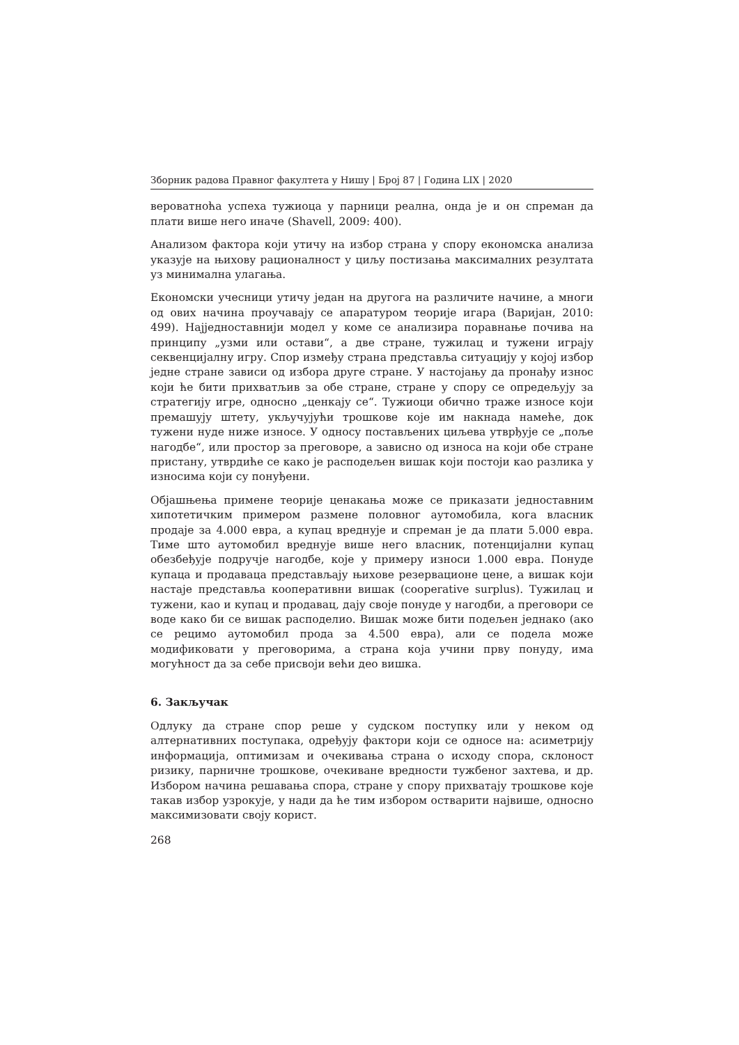Зборник радова Правног факултета у Нишу | Број 87 | Година LIX | 2020
вероватноћа успеха тужиоца у парници реална, онда је и он спреман да плати више него иначе (Shavell, 2009: 400).
Анализом фактора који утичу на избор страна у спору економска анализа указује на њихову рационалност у циљу постизања максималних резултата уз минимална улагања.
Економски учесници утичу један на другога на различите начине, а многи од ових начина проучавају се апаратуром теорије игара (Варијан, 2010: 499). Најједноставнији модел у коме се анализира поравнање почива на принципу „узми или остави“, а две стране, тужилац и тужени играју секвенцијалну игру. Спор између страна представља ситуацију у којој избор једне стране зависи од избора друге стране. У настојању да пронађу износ који ће бити прихватљив за обе стране, стране у спору се опредељују за стратегију игре, односно „ценкају се“. Тужиоци обично траже износе који премашују штету, укључујући трошкове које им накнада намеће, док тужени нуде ниже износе. У односу постављених циљева утврђује се „поље нагодбе“, или простор за преговоре, а зависно од износа на који обе стране пристану, утврдиће се како је расподељен вишак који постоји као разлика у износима који су понуђени.
Објашњења примене теорије ценакања може се приказати једноставним хипотетичким примером размене половног аутомобила, кога власник продаје за 4.000 евра, а купац вреднује и спреман је да плати 5.000 евра. Тиме што аутомобил вреднује више него власник, потенцијални купац обезбеђује подручје нагодбе, које у примеру износи 1.000 евра. Понуде купаца и продаваца представљају њихове резервационе цене, а вишак који настаје представља кооперативни вишак (cooperative surplus). Тужилац и тужени, као и купац и продавац, дају своје понуде у нагодби, а преговори се воде како би се вишак расподелио. Вишак може бити подељен једнако (ако се рецимо аутомобил прода за 4.500 евра), али се подела може модификовати у преговорима, а страна која учини прву понуду, има могућност да за себе присвоји већи део вишка.
6. Закључак
Одлуку да стране спор реше у судском поступку или у неком од алтернативних поступака, одређују фактори који се односе на: асиметрију информација, оптимизам и очекивања страна о исходу спора, склоност ризику, парничне трошкове, очекиване вредности тужбеног захтева, и др. Избором начина решавања спора, стране у спору прихватају трошкове које такав избор узрокује, у нади да ће тим избором остварити највише, односно максимизовати своју корист.
268